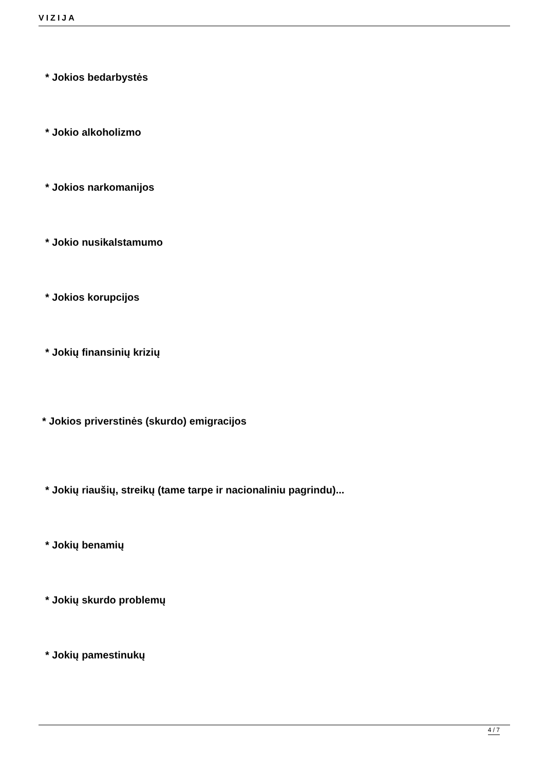VIZIJA
* Jokios bedarbystės
* Jokio alkoholizmo
* Jokios narkomanijos
* Jokio nusikalstamumo
* Jokios korupcijos
* Jokių finansinių krizių
* Jokios priverstinės (skurdo) emigracijos
* Jokių riaušių, streikų (tame tarpe ir nacionaliniu pagrindu)...
* Jokių benamių
* Jokių skurdo problemų
* Jokių pamestinukų
4 / 7